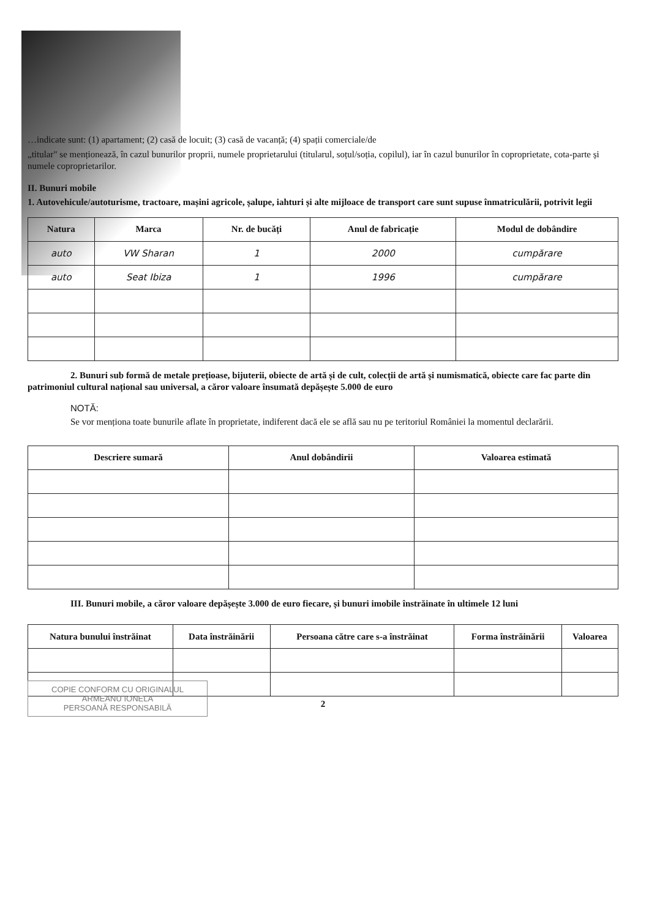…indicate sunt: (1) apartament; (2) casă de locuit; (3) casă de vacanță; (4) spații comerciale/de
„titular" se menționează, în cazul bunurilor proprii, numele proprietarului (titularul, soțul/soția, copilul), iar în cazul bunurilor în coproprietate, cota-parte și numele coproprietarilor.
II. Bunuri mobile
1. Autovehicule/autoturisme, tractoare, mașini agricole, șalupe, iahturi și alte mijloace de transport care sunt supuse înmatriculării, potrivit legii
| Natura | Marca | Nr. de bucăți | Anul de fabricație | Modul de dobândire |
| --- | --- | --- | --- | --- |
| auto | VW Sharan | 1 | 2000 | cumpărare |
| auto | Seat Ibiza | 1 | 1996 | cumpărare |
2. Bunuri sub formă de metale prețioase, bijuterii, obiecte de artă și de cult, colecții de artă și numismatică, obiecte care fac parte din patrimoniul cultural național sau universal, a căror valoare însumată depășește 5.000 de euro
NOTĂ:
Se vor menționa toate bunurile aflate în proprietate, indiferent dacă ele se află sau nu pe teritoriul României la momentul declarării.
| Descriere sumară | Anul dobândirii | Valoarea estimată |
| --- | --- | --- |
III. Bunuri mobile, a căror valoare depășește 3.000 de euro fiecare, și bunuri imobile înstrăinate în ultimele 12 luni
| Natura bunului înstrăinat | Data înstrăinării | Persoana către care s-a înstrăinat | Forma înstrăinării | Valoarea |
| --- | --- | --- | --- | --- |
COPIE CONFORM CU ORIGINALUL
ARMEANU IONELA
PERSOANĂ RESPONSABILĂ
2